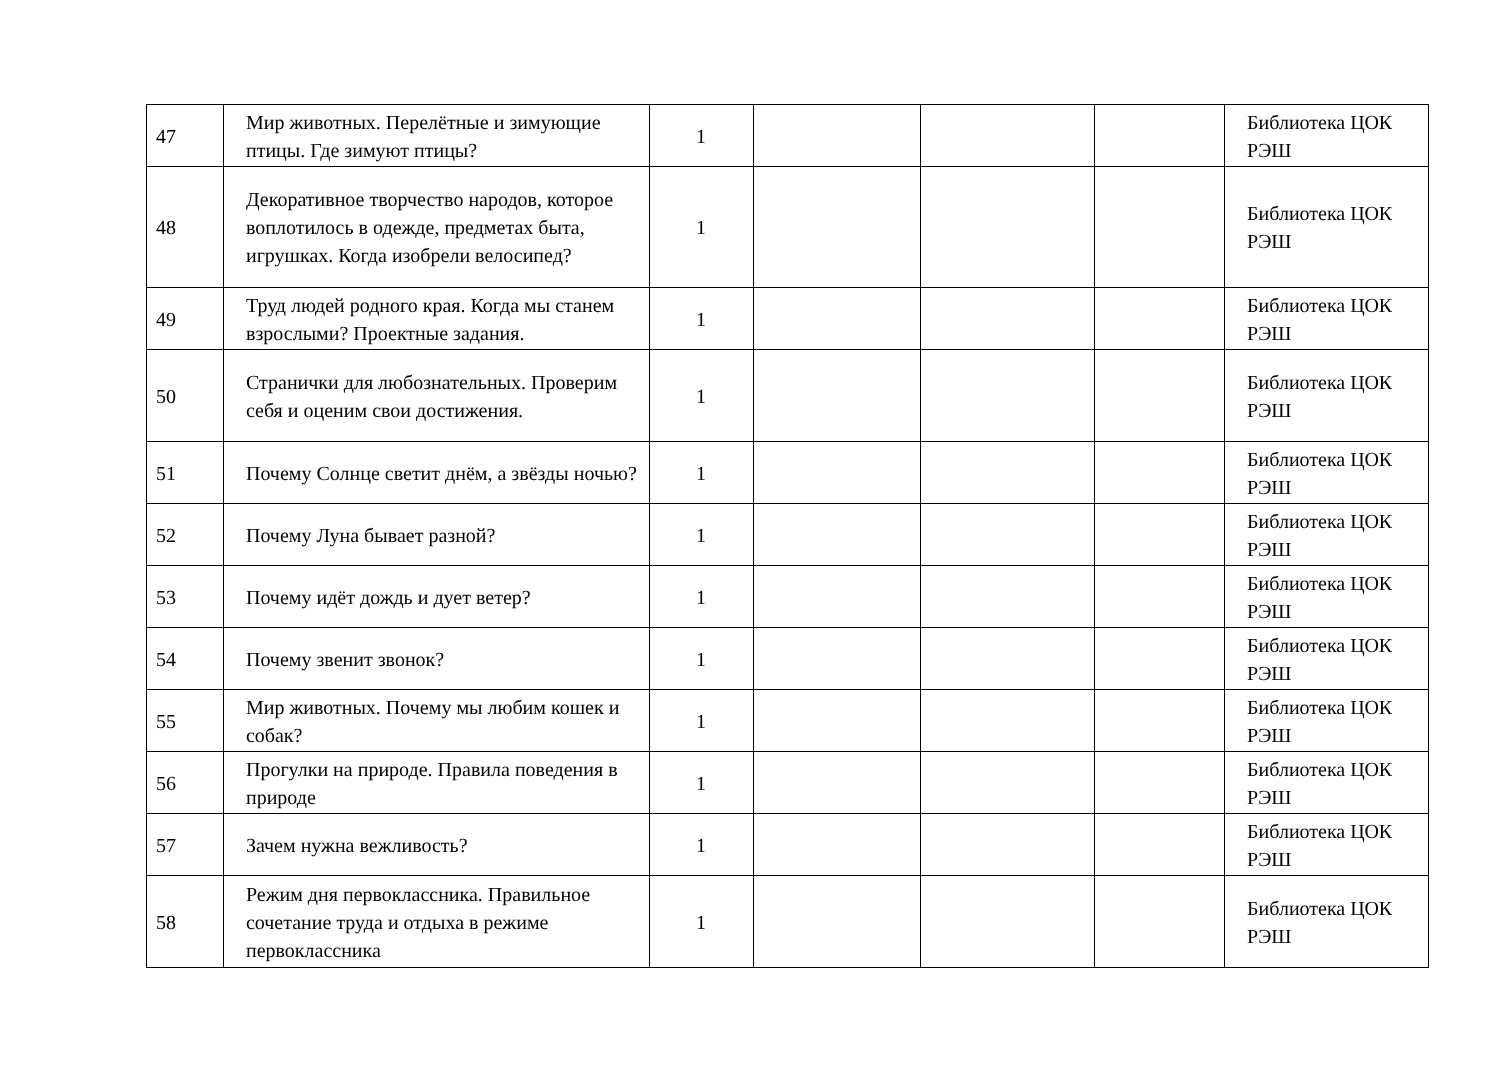| 47 | Мир животных. Перелётные и зимующие птицы. Где зимуют птицы? | 1 | | | | Библиотека ЦОК РЭШ |
| 48 | Декоративное творчество народов, которое воплотилось в одежде, предметах быта, игрушках. Когда изобрели велосипед? | 1 | | | | Библиотека ЦОК РЭШ |
| 49 | Труд людей родного края. Когда мы станем взрослыми? Проектные задания. | 1 | | | | Библиотека ЦОК РЭШ |
| 50 | Странички для любознательных. Проверим себя и оценим свои достижения. | 1 | | | | Библиотека ЦОК РЭШ |
| 51 | Почему Солнце светит днём, а звёзды ночью? | 1 | | | | Библиотека ЦОК РЭШ |
| 52 | Почему Луна бывает разной? | 1 | | | | Библиотека ЦОК РЭШ |
| 53 | Почему идёт дождь и дует ветер? | 1 | | | | Библиотека ЦОК РЭШ |
| 54 | Почему звенит звонок? | 1 | | | | Библиотека ЦОК РЭШ |
| 55 | Мир животных. Почему мы любим кошек и собак? | 1 | | | | Библиотека ЦОК РЭШ |
| 56 | Прогулки на природе. Правила поведения в природе | 1 | | | | Библиотека ЦОК РЭШ |
| 57 | Зачем нужна вежливость? | 1 | | | | Библиотека ЦОК РЭШ |
| 58 | Режим дня первоклассника. Правильное сочетание труда и отдыха в режиме первоклассника | 1 | | | | Библиотека ЦОК РЭШ |